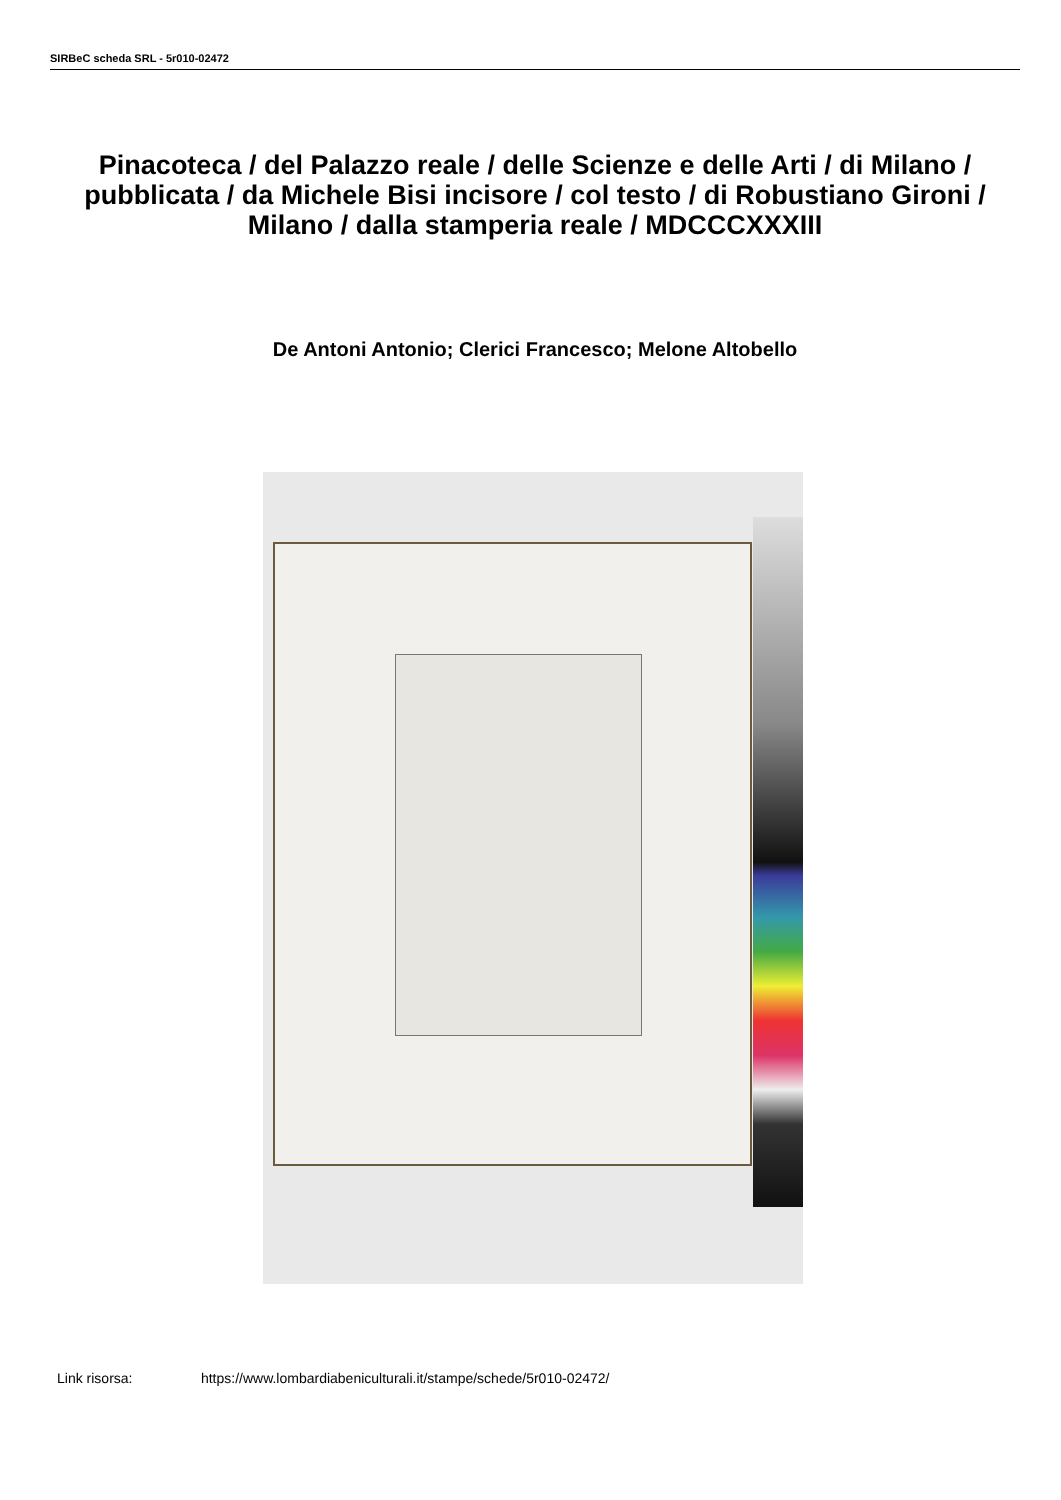SIRBeC scheda SRL - 5r010-02472
Pinacoteca / del Palazzo reale / delle Scienze e delle Arti / di Milano / pubblicata / da Michele Bisi incisore / col testo / di Robustiano Gironi / Milano / dalla stamperia reale / MDCCCXXXIII
De Antoni Antonio; Clerici Francesco; Melone Altobello
Link risorsa: https://www.lombardiabeniculturali.it/stampe/schede/5r010-02472/